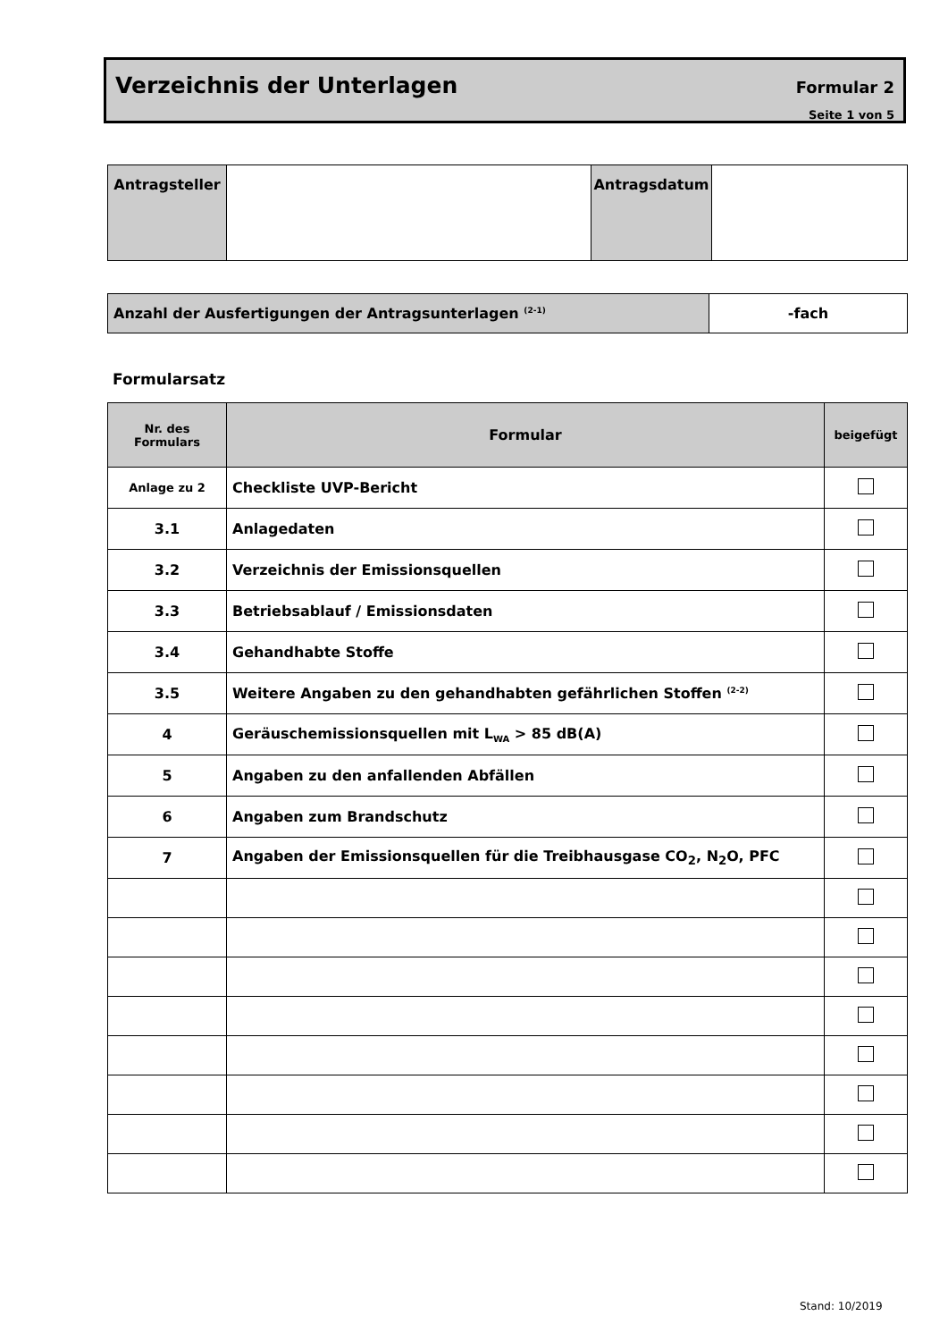Verzeichnis der Unterlagen Formular 2
Seite 1 von 5
| Antragsteller | | Antragsdatum | |
| Anzahl der Ausfertigungen der Antragsunterlagen <sup>(2-1)</sup> | -fach |
Formularsatz
| Nr. des Formulars | Formular | beigefügt |
| --- | --- | --- |
| Anlage zu 2 | Checkliste UVP-Bericht | |
| 3.1 | Anlagedaten | |
| 3.2 | Verzeichnis der Emissionsquellen | |
| 3.3 | Betriebsablauf / Emissionsdaten | |
| 3.4 | Gehandhabte Stoffe | |
| 3.5 | Weitere Angaben zu den gehandhabten gefährlichen Stoffen <sup>(2-2)</sup> | |
| 4 | Geräuschemissionsquellen mit L<sub>WA</sub> > 85 dB(A) | |
| 5 | Angaben zu den anfallenden Abfällen | |
| 6 | Angaben zum Brandschutz | |
| 7 | Angaben der Emissionsquellen für die Treibhausgase CO<sub>2</sub>, N<sub>2</sub>O, PFC | |
Stand: 10/2019